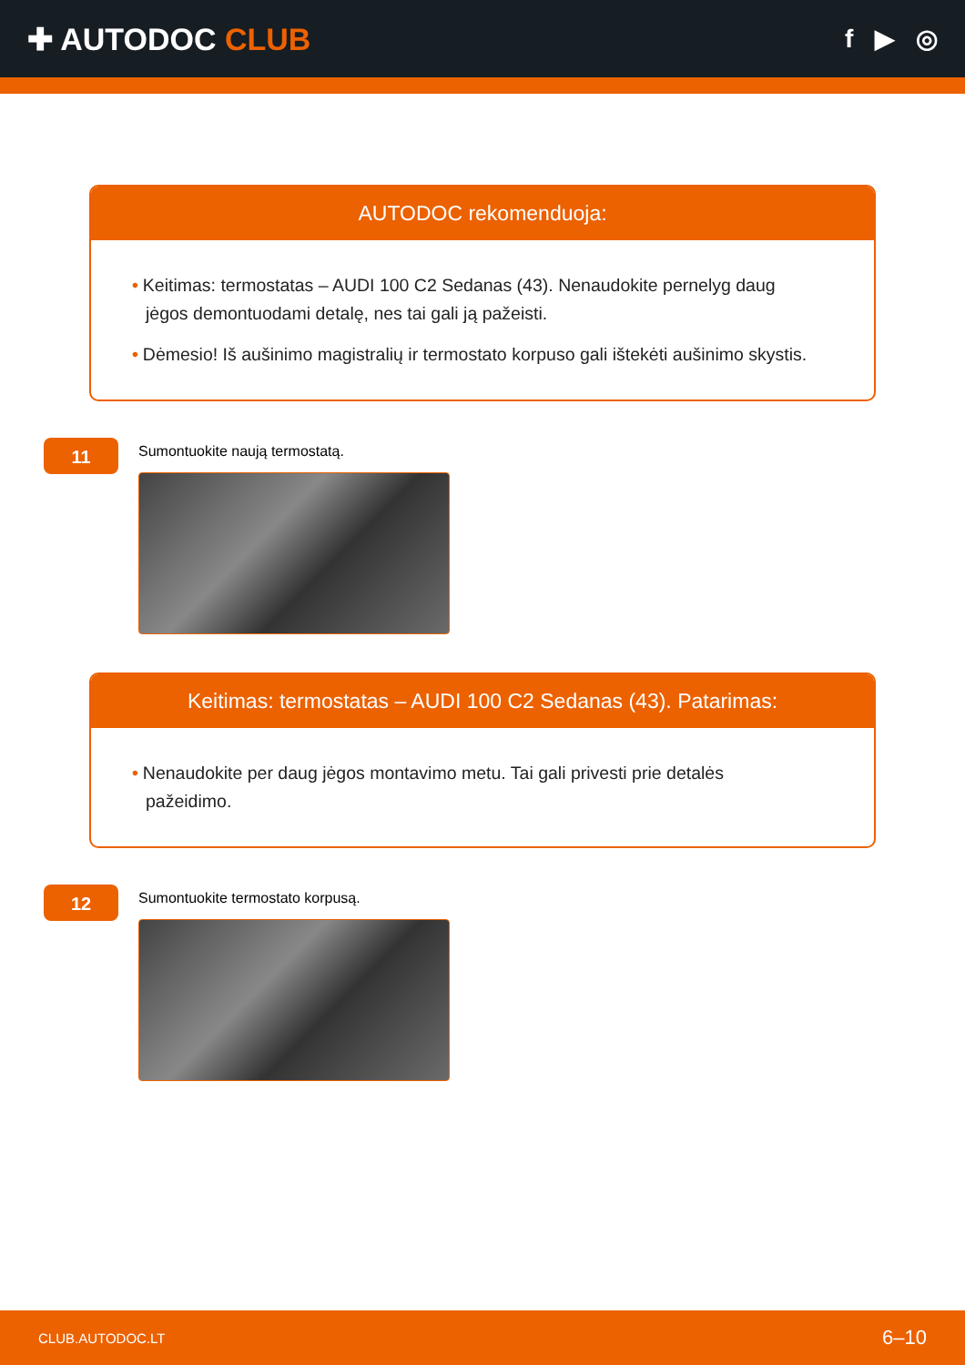✚ AUTODOC CLUB
f ▶ ◎
AUTODOC rekomenduoja:
• Keitimas: termostatas – AUDI 100 C2 Sedanas (43). Nenaudokite pernelyg daug jėgos demontuodami detalę, nes tai gali ją pažeisti.
• Dėmesio! Iš aušinimo magistralių ir termostato korpuso gali ištekėti aušinimo skystis.
11
Sumontuokite naują termostatą.
Keitimas: termostatas – AUDI 100 C2 Sedanas (43). Patarimas:
• Nenaudokite per daug jėgos montavimo metu. Tai gali privesti prie detalės pažeidimo.
12
Sumontuokite termostato korpusą.
CLUB.AUTODOC.LT 6–10